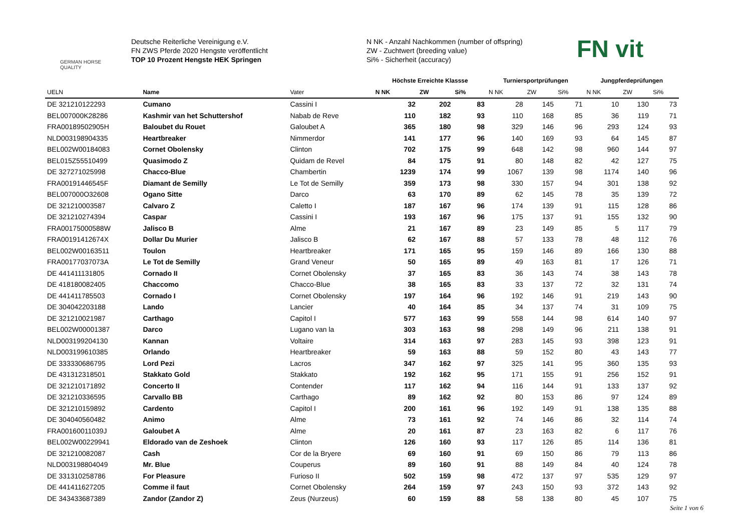GERMAN HORSE QUALITY
Deutsche Reiterliche Vereinigung e.V.
FN ZWS Pferde 2020 Hengste veröffentlicht
TOP 10 Prozent Hengste HEK Springen
N NK - Anzahl Nachkommen (number of offspring)
ZW - Zuchtwert (breeding value)
Si% - Sicherheit (accuracy)
FN vit
| | | | Höchste Erreichte Klassse | | | Turniersportprüfungen | | | Jungpferdeprüfungen | | |
| --- | --- | --- | --- | --- | --- | --- | --- | --- | --- | --- | --- |
| UELN | Name | Vater | N NK | ZW | Si% | N NK | ZW | Si% | N NK | ZW | Si% |
| DE 321210122293 | Cumano | Cassini I | 32 | 202 | 83 | 28 | 145 | 71 | 10 | 130 | 73 |
| BEL007000K28286 | Kashmir van het Schuttershof | Nabab de Reve | 110 | 182 | 93 | 110 | 168 | 85 | 36 | 119 | 71 |
| FRA00189502905H | Baloubet du Rouet | Galoubet A | 365 | 180 | 98 | 329 | 146 | 96 | 293 | 124 | 93 |
| NLD003198904335 | Heartbreaker | Nimmerdor | 141 | 177 | 96 | 140 | 169 | 93 | 64 | 145 | 87 |
| BEL002W00184083 | Cornet Obolensky | Clinton | 702 | 175 | 99 | 648 | 142 | 98 | 960 | 144 | 97 |
| BEL015Z55510499 | Quasimodo Z | Quidam de Revel | 84 | 175 | 91 | 80 | 148 | 82 | 42 | 127 | 75 |
| DE 327271025998 | Chacco-Blue | Chambertin | 1239 | 174 | 99 | 1067 | 139 | 98 | 1174 | 140 | 96 |
| FRA00191446545F | Diamant de Semilly | Le Tot de Semilly | 359 | 173 | 98 | 330 | 157 | 94 | 301 | 138 | 92 |
| BEL007000O32608 | Ogano Sitte | Darco | 63 | 170 | 89 | 62 | 145 | 78 | 35 | 139 | 72 |
| DE 321210003587 | Calvaro Z | Caletto I | 187 | 167 | 96 | 174 | 139 | 91 | 115 | 128 | 86 |
| DE 321210274394 | Caspar | Cassini I | 193 | 167 | 96 | 175 | 137 | 91 | 155 | 132 | 90 |
| FRA00175000588W | Jalisco B | Alme | 21 | 167 | 89 | 23 | 149 | 85 | 5 | 117 | 79 |
| FRA00191412674X | Dollar Du Murier | Jalisco B | 62 | 167 | 88 | 57 | 133 | 78 | 48 | 112 | 76 |
| BEL002W00163511 | Toulon | Heartbreaker | 171 | 165 | 95 | 159 | 146 | 89 | 166 | 130 | 88 |
| FRA00177037073A | Le Tot de Semilly | Grand Veneur | 50 | 165 | 89 | 49 | 163 | 81 | 17 | 126 | 71 |
| DE 441411131805 | Cornado II | Cornet Obolensky | 37 | 165 | 83 | 36 | 143 | 74 | 38 | 143 | 78 |
| DE 418180082405 | Chaccomo | Chacco-Blue | 38 | 165 | 83 | 33 | 137 | 72 | 32 | 131 | 74 |
| DE 441411785503 | Cornado I | Cornet Obolensky | 197 | 164 | 96 | 192 | 146 | 91 | 219 | 143 | 90 |
| DE 304042203188 | Lando | Lancier | 40 | 164 | 85 | 34 | 137 | 74 | 31 | 109 | 75 |
| DE 321210021987 | Carthago | Capitol I | 577 | 163 | 99 | 558 | 144 | 98 | 614 | 140 | 97 |
| BEL002W00001387 | Darco | Lugano van la | 303 | 163 | 98 | 298 | 149 | 96 | 211 | 138 | 91 |
| NLD003199204130 | Kannan | Voltaire | 314 | 163 | 97 | 283 | 145 | 93 | 398 | 123 | 91 |
| NLD003199610385 | Orlando | Heartbreaker | 59 | 163 | 88 | 59 | 152 | 80 | 43 | 143 | 77 |
| DE 333330686795 | Lord Pezi | Lacros | 347 | 162 | 97 | 325 | 141 | 95 | 360 | 135 | 93 |
| DE 431312318501 | Stakkato Gold | Stakkato | 192 | 162 | 95 | 171 | 155 | 91 | 256 | 152 | 91 |
| DE 321210171892 | Concerto II | Contender | 117 | 162 | 94 | 116 | 144 | 91 | 133 | 137 | 92 |
| DE 321210336595 | Carvallo BB | Carthago | 89 | 162 | 92 | 80 | 153 | 86 | 97 | 124 | 89 |
| DE 321210159892 | Cardento | Capitol I | 200 | 161 | 96 | 192 | 149 | 91 | 138 | 135 | 88 |
| DE 304040560482 | Animo | Alme | 73 | 161 | 92 | 74 | 146 | 86 | 32 | 114 | 74 |
| FRA00160011039J | Galoubet A | Alme | 20 | 161 | 87 | 23 | 163 | 82 | 6 | 117 | 76 |
| BEL002W00229941 | Eldorado van de Zeshoek | Clinton | 126 | 160 | 93 | 117 | 126 | 85 | 114 | 136 | 81 |
| DE 321210082087 | Cash | Cor de la Bryere | 69 | 160 | 91 | 69 | 150 | 86 | 79 | 113 | 86 |
| NLD003198804049 | Mr. Blue | Couperus | 89 | 160 | 91 | 88 | 149 | 84 | 40 | 124 | 78 |
| DE 331310258786 | For Pleasure | Furioso II | 502 | 159 | 98 | 472 | 137 | 97 | 535 | 129 | 97 |
| DE 441411627205 | Comme il faut | Cornet Obolensky | 264 | 159 | 97 | 243 | 150 | 93 | 372 | 143 | 92 |
| DE 343433687389 | Zandor (Zandor Z) | Zeus (Nurzeus) | 60 | 159 | 88 | 58 | 138 | 80 | 45 | 107 | 75 |
Seite 1 von 6